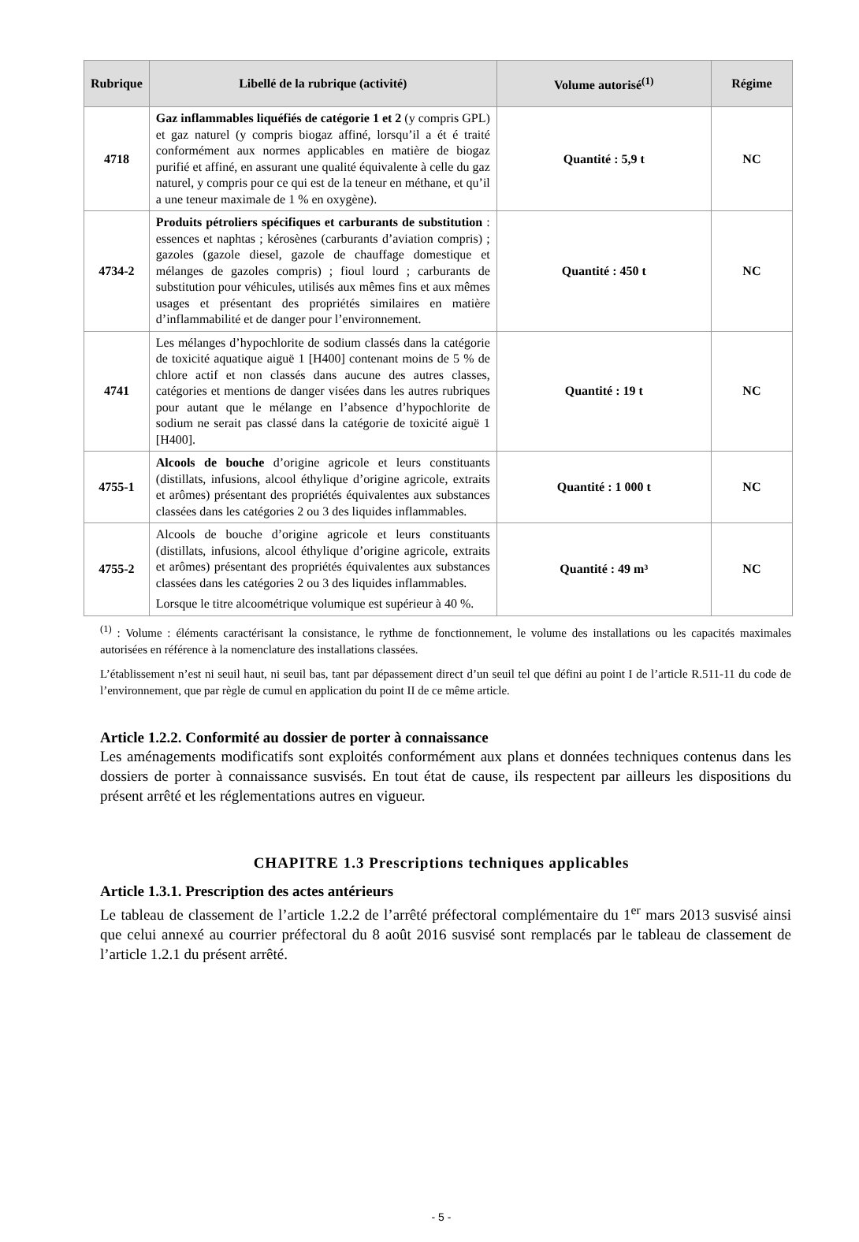| Rubrique | Libellé de la rubrique (activité) | Volume autorisé<sup>(1)</sup> | Régime |
| --- | --- | --- | --- |
| 4718 | Gaz inflammables liquéfiés de catégorie 1 et 2 (y compris GPL) et gaz naturel (y compris biogaz affiné, lorsqu’il a ét é traité conformément aux normes applicables en matière de biogaz purifié et affiné, en assurant une qualité équivalente à celle du gaz naturel, y compris pour ce qui est de la teneur en méthane, et qu’il a une teneur maximale de 1 % en oxygène). | Quantité : 5,9 t | NC |
| 4734-2 | Produits pétroliers spécifiques et carburants de substitution : essences et naphtas ; kérosènes (carburants d’aviation compris) ; gazoles (gazole diesel, gazole de chauffage domestique et mélanges de gazoles compris) ; fioul lourd ; carburants de substitution pour véhicules, utilisés aux mêmes fins et aux mêmes usages et présentant des propriétés similaires en matière d’inflammabilité et de danger pour l’environnement. | Quantité : 450 t | NC |
| 4741 | Les mélanges d’hypochlorite de sodium classés dans la catégorie de toxicité aquatique aiguë 1 [H400] contenant moins de 5 % de chlore actif et non classés dans aucune des autres classes, catégories et mentions de danger visées dans les autres rubriques pour autant que le mélange en l’absence d’hypochlorite de sodium ne serait pas classé dans la catégorie de toxicité aiguë 1 [H400]. | Quantité : 19 t | NC |
| 4755-1 | Alcools de bouche d’origine agricole et leurs constituants (distillats, infusions, alcool éthylique d’origine agricole, extraits et arômes) présentant des propriétés équivalentes aux substances classées dans les catégories 2 ou 3 des liquides inflammables. | Quantité : 1 000 t | NC |
| 4755-2 | Alcools de bouche d’origine agricole et leurs constituants (distillats, infusions, alcool éthylique d’origine agricole, extraits et arômes) présentant des propriétés équivalentes aux substances classées dans les catégories 2 ou 3 des liquides inflammables. Lorsque le titre alcoométrique volumique est supérieur à 40 %. | Quantité : 49 m³ | NC |
<sup>(1)</sup> : Volume : éléments caractérisant la consistance, le rythme de fonctionnement, le volume des installations ou les capacités maximales autorisées en référence à la nomenclature des installations classées.
L’établissement n’est ni seuil haut, ni seuil bas, tant par dépassement direct d’un seuil tel que défini au point I de l’article R.511-11 du code de l’environnement, que par règle de cumul en application du point II de ce même article.
Article 1.2.2. Conformité au dossier de porter à connaissance
Les aménagements modificatifs sont exploités conformément aux plans et données techniques contenus dans les dossiers de porter à connaissance susvisés. En tout état de cause, ils respectent par ailleurs les dispositions du présent arrêté et les réglementations autres en vigueur.
CHAPITRE 1.3 Prescriptions techniques applicables
Article 1.3.1. Prescription des actes antérieurs
Le tableau de classement de l’article 1.2.2 de l’arrêté préfectoral complémentaire du 1<sup>er</sup> mars 2013 susvisé ainsi que celui annexé au courrier préfectoral du 8 août 2016 susvisé sont remplacés par le tableau de classement de l’article 1.2.1 du présent arrêté.
- 5 -